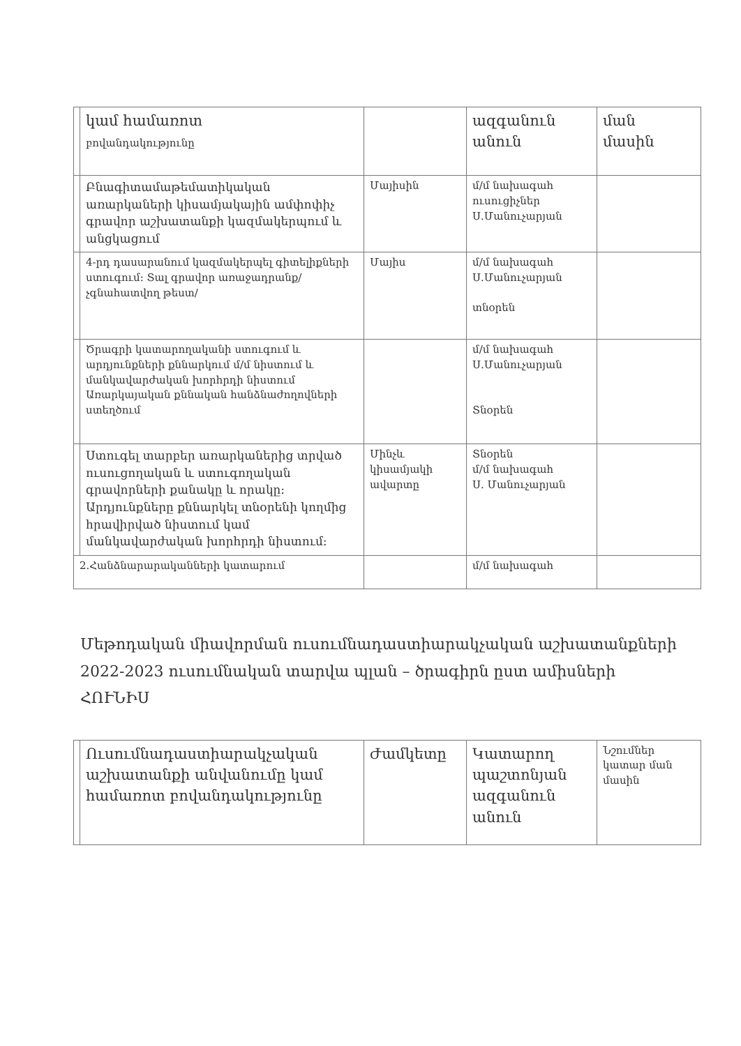| | կամ համառոտ բովանդակությունը | | ազգանուն անուն | ման մասին |
| | Բնագիտամաթեմատիկական առարկաների կիսամյակային ամփոփիչ գրավոր աշխատանքի կազմակերպում և անցկացում | Մայիսին | մ/մ նախագահ ուսուցիչներ Ս.Մանուչարյան | |
| | 4-րդ դասարանում կազմակերպել գիտելիքների ստուգում: Տալ գրավոր առաջադրանք/չգնահատվող թեստ/ | Մայիս | մ/մ նախագահ Ս.Մանուչարյան տնօրեն | |
| | Ծրագրի կատարողականի ստուգում և արդյունքների քննարկում մ/մ նիստում և մանկավարժական խորհրդի նիստում Առարկայական քննական հանձնաժողովների ստեղծում | | մ/մ նախագահ Ս.Մանուչարյան Տնօրեն | |
| | Ստուգել տարբեր առարկաներից տրված ուսուցողական և ստուգողական գրավորների քանակը և որակը: Արդյունքները քննարկել տնօրենի կողմից հրավիրված նիստում կամ մանկավարժական խորհրդի նիստում: | Մինչև կիսամյակի ավարտը | Տնօրեն մ/մ նախագահ Ս. Մանուչարյան | |
| 2.Հանձնարարականների կատարում | | | մ/մ նախագահ | |
Մեթոդական միավորման ուսումնադաստիարակչական աշխատանքների 2022-2023 ուսումնական տարվա պլան – ծրագիրն ըստ ամիսների
ՀՈՒՆԻՍ
| | Ուսումնադաստիարակչական աշխատանքի անվանումը կամ համառոտ բովանդակությունը | Ժամկետը | Կատարող պաշտոնյան ազգանուն անուն | Նշումներ կատար ման մասին |